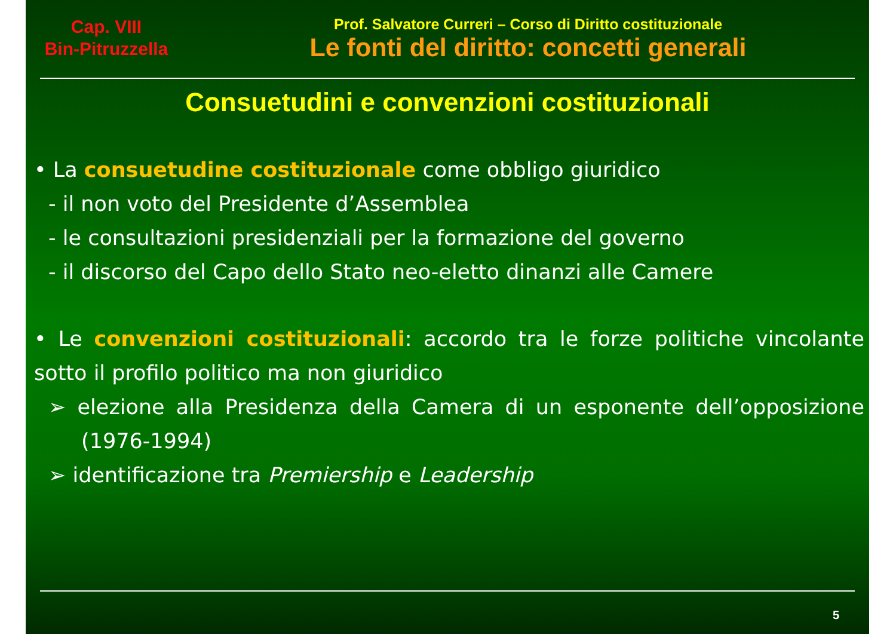Cap. VIII
Bin-Pitruzzella
Prof. Salvatore Curreri – Corso di Diritto costituzionale
Le fonti del diritto: concetti generali
Consuetudini e convenzioni costituzionali
• La consuetudine costituzionale come obbligo giuridico
- il non voto del Presidente d’Assemblea
- le consultazioni presidenziali per la formazione del governo
- il discorso del Capo dello Stato neo-eletto dinanzi alle Camere
• Le convenzioni costituzionali: accordo tra le forze politiche vincolante sotto il profilo politico ma non giuridico
➢ elezione alla Presidenza della Camera di un esponente dell’opposizione (1976-1994)
➢ identificazione tra Premiership e Leadership
5